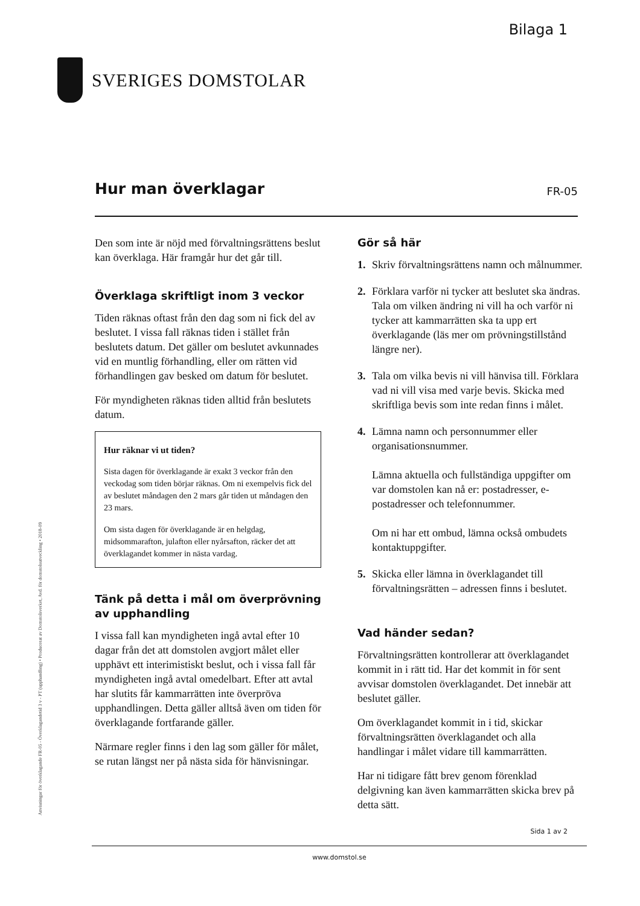Bilaga 1
SVERIGES DOMSTOLAR
Anvisningar för överklagande FR-05 - Överklagandetid 3 v - PT (upphandling) • Producerat av Domstolsverket, Avd. för domstolsutveckling • 2018-09
Hur man överklagar
FR-05
Den som inte är nöjd med förvaltningsrättens beslut kan överklaga. Här framgår hur det går till.
Överklaga skriftligt inom 3 veckor
Tiden räknas oftast från den dag som ni fick del av beslutet. I vissa fall räknas tiden i stället från beslutets datum. Det gäller om beslutet avkunnades vid en muntlig förhandling, eller om rätten vid förhandlingen gav besked om datum för beslutet.
För myndigheten räknas tiden alltid från beslutets datum.
Hur räknar vi ut tiden?
Sista dagen för överklagande är exakt 3 veckor från den veckodag som tiden börjar räknas. Om ni exempelvis fick del av beslutet måndagen den 2 mars går tiden ut måndagen den 23 mars.
Om sista dagen för överklagande är en helgdag, midsommarafton, julafton eller nyårsafton, räcker det att överklagandet kommer in nästa vardag.
Tänk på detta i mål om överprövning av upphandling
I vissa fall kan myndigheten ingå avtal efter 10 dagar från det att domstolen avgjort målet eller upphävt ett interimistiskt beslut, och i vissa fall får myndigheten ingå avtal omedelbart. Efter att avtal har slutits får kammarrätten inte överpröva upphandlingen. Detta gäller alltså även om tiden för överklagande fortfarande gäller.
Närmare regler finns i den lag som gäller för målet, se rutan längst ner på nästa sida för hänvisningar.
Gör så här
1. Skriv förvaltningsrättens namn och målnummer.
2. Förklara varför ni tycker att beslutet ska ändras. Tala om vilken ändring ni vill ha och varför ni tycker att kammarrätten ska ta upp ert överklagande (läs mer om prövningstillstånd längre ner).
3. Tala om vilka bevis ni vill hänvisa till. Förklara vad ni vill visa med varje bevis. Skicka med skriftliga bevis som inte redan finns i målet.
4. Lämna namn och personnummer eller organisationsnummer.
Lämna aktuella och fullständiga uppgifter om var domstolen kan nå er: postadresser, e-postadresser och telefonnummer.
Om ni har ett ombud, lämna också ombudets kontaktuppgifter.
5. Skicka eller lämna in överklagandet till förvaltningsrätten – adressen finns i beslutet.
Vad händer sedan?
Förvaltningsrätten kontrollerar att överklagandet kommit in i rätt tid. Har det kommit in för sent avvisar domstolen överklagandet. Det innebär att beslutet gäller.
Om överklagandet kommit in i tid, skickar förvaltningsrätten överklagandet och alla handlingar i målet vidare till kammarrätten.
Har ni tidigare fått brev genom förenklad delgivning kan även kammarrätten skicka brev på detta sätt.
Sida 1 av 2
www.domstol.se